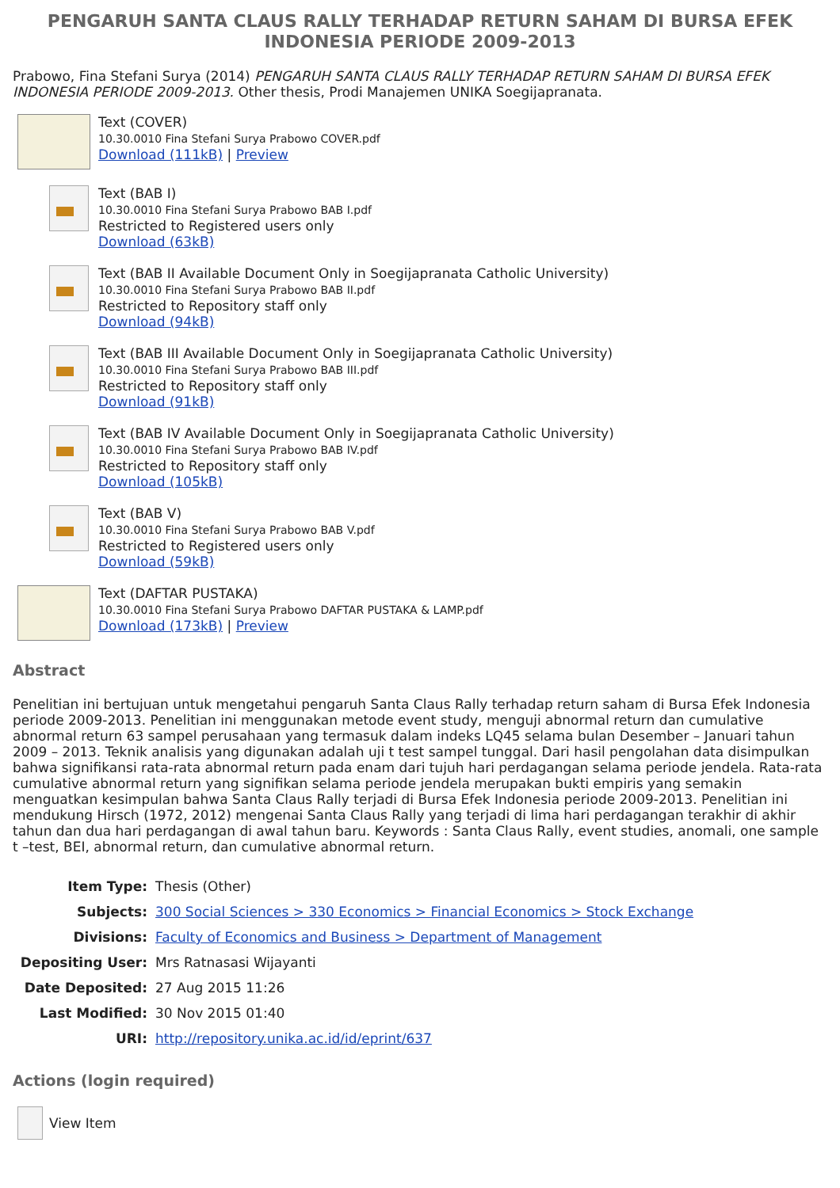PENGARUH SANTA CLAUS RALLY TERHADAP RETURN SAHAM DI BURSA EFEK INDONESIA PERIODE 2009-2013
Prabowo, Fina Stefani Surya (2014) PENGARUH SANTA CLAUS RALLY TERHADAP RETURN SAHAM DI BURSA EFEK INDONESIA PERIODE 2009-2013. Other thesis, Prodi Manajemen UNIKA Soegijapranata.
Text (COVER)
10.30.0010 Fina Stefani Surya Prabowo COVER.pdf
Download (111kB) | Preview
Text (BAB I)
10.30.0010 Fina Stefani Surya Prabowo BAB I.pdf
Restricted to Registered users only
Download (63kB)
Text (BAB II Available Document Only in Soegijapranata Catholic University)
10.30.0010 Fina Stefani Surya Prabowo BAB II.pdf
Restricted to Repository staff only
Download (94kB)
Text (BAB III Available Document Only in Soegijapranata Catholic University)
10.30.0010 Fina Stefani Surya Prabowo BAB III.pdf
Restricted to Repository staff only
Download (91kB)
Text (BAB IV Available Document Only in Soegijapranata Catholic University)
10.30.0010 Fina Stefani Surya Prabowo BAB IV.pdf
Restricted to Repository staff only
Download (105kB)
Text (BAB V)
10.30.0010 Fina Stefani Surya Prabowo BAB V.pdf
Restricted to Registered users only
Download (59kB)
Text (DAFTAR PUSTAKA)
10.30.0010 Fina Stefani Surya Prabowo DAFTAR PUSTAKA & LAMP.pdf
Download (173kB) | Preview
Abstract
Penelitian ini bertujuan untuk mengetahui pengaruh Santa Claus Rally terhadap return saham di Bursa Efek Indonesia periode 2009-2013. Penelitian ini menggunakan metode event study, menguji abnormal return dan cumulative abnormal return 63 sampel perusahaan yang termasuk dalam indeks LQ45 selama bulan Desember – Januari tahun 2009 – 2013. Teknik analisis yang digunakan adalah uji t test sampel tunggal. Dari hasil pengolahan data disimpulkan bahwa signifikansi rata-rata abnormal return pada enam dari tujuh hari perdagangan selama periode jendela. Rata-rata cumulative abnormal return yang signifikan selama periode jendela merupakan bukti empiris yang semakin menguatkan kesimpulan bahwa Santa Claus Rally terjadi di Bursa Efek Indonesia periode 2009-2013. Penelitian ini mendukung Hirsch (1972, 2012) mengenai Santa Claus Rally yang terjadi di lima hari perdagangan terakhir di akhir tahun dan dua hari perdagangan di awal tahun baru. Keywords : Santa Claus Rally, event studies, anomali, one sample t –test, BEI, abnormal return, dan cumulative abnormal return.
| Item Type: | Thesis (Other) |
| Subjects: | 300 Social Sciences > 330 Economics > Financial Economics > Stock Exchange |
| Divisions: | Faculty of Economics and Business > Department of Management |
| Depositing User: | Mrs Ratnasasi Wijayanti |
| Date Deposited: | 27 Aug 2015 11:26 |
| Last Modified: | 30 Nov 2015 01:40 |
| URI: | http://repository.unika.ac.id/id/eprint/637 |
Actions (login required)
View Item